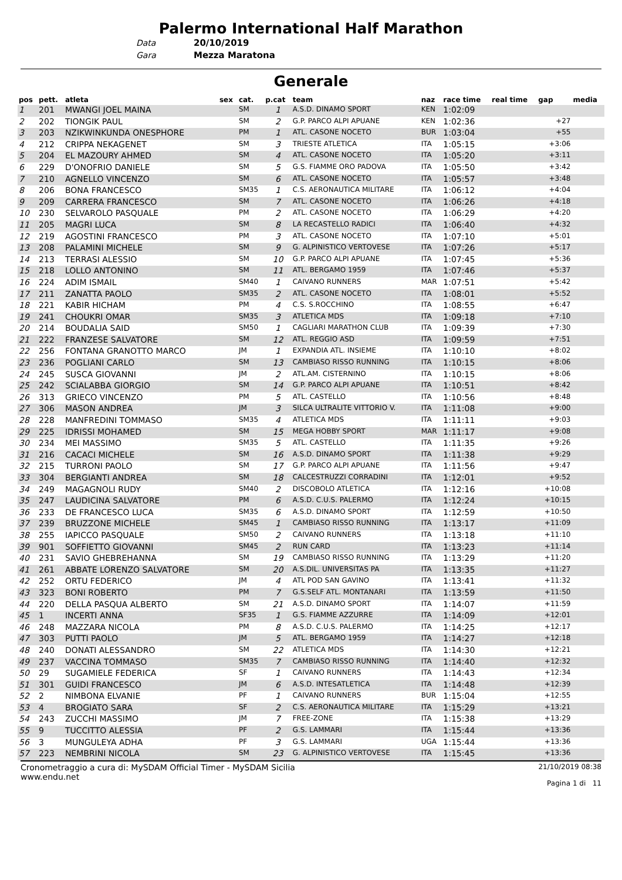Palermo International Half Marathon
Data 20/10/2019
Gara Mezza Maratona
Generale
| pos | pett. | atleta | sex | cat. | p.cat | team | naz | race time | real time | gap | media |
| --- | --- | --- | --- | --- | --- | --- | --- | --- | --- | --- | --- |
| 1 | 201 | MWANGI JOEL MAINA | | SM | 1 | A.S.D. DINAMO SPORT | KEN | 1:02:09 | | | |
| 2 | 202 | TIONGIK PAUL | | SM | 2 | G.P. PARCO ALPI APUANE | KEN | 1:02:36 | | +27 | |
| 3 | 203 | NZIKWINKUNDA ONESPHORE | | PM | 1 | ATL. CASONE NOCETO | BUR | 1:03:04 | | +55 | |
| 4 | 212 | CRIPPA NEKAGENET | | SM | 3 | TRIESTE ATLETICA | ITA | 1:05:15 | | +3:06 | |
| 5 | 204 | EL MAZOURY AHMED | | SM | 4 | ATL. CASONE NOCETO | ITA | 1:05:20 | | +3:11 | |
| 6 | 229 | D'ONOFRIO DANIELE | | SM | 5 | G.S. FIAMME ORO PADOVA | ITA | 1:05:50 | | +3:42 | |
| 7 | 210 | AGNELLO VINCENZO | | SM | 6 | ATL. CASONE NOCETO | ITA | 1:05:57 | | +3:48 | |
| 8 | 206 | BONA FRANCESCO | | SM35 | 1 | C.S. AERONAUTICA MILITARE | ITA | 1:06:12 | | +4:04 | |
| 9 | 209 | CARRERA FRANCESCO | | SM | 7 | ATL. CASONE NOCETO | ITA | 1:06:26 | | +4:18 | |
| 10 | 230 | SELVAROLO PASQUALE | | PM | 2 | ATL. CASONE NOCETO | ITA | 1:06:29 | | +4:20 | |
| 11 | 205 | MAGRI LUCA | | SM | 8 | LA RECASTELLO RADICI | ITA | 1:06:40 | | +4:32 | |
| 12 | 219 | AGOSTINI FRANCESCO | | PM | 3 | ATL. CASONE NOCETO | ITA | 1:07:10 | | +5:01 | |
| 13 | 208 | PALAMINI MICHELE | | SM | 9 | G. ALPINISTICO VERTOVESE | ITA | 1:07:26 | | +5:17 | |
| 14 | 213 | TERRASI ALESSIO | | SM | 10 | G.P. PARCO ALPI APUANE | ITA | 1:07:45 | | +5:36 | |
| 15 | 218 | LOLLO ANTONINO | | SM | 11 | ATL. BERGAMO 1959 | ITA | 1:07:46 | | +5:37 | |
| 16 | 224 | ADIM ISMAIL | | SM40 | 1 | CAIVANO RUNNERS | MAR | 1:07:51 | | +5:42 | |
| 17 | 211 | ZANATTA PAOLO | | SM35 | 2 | ATL. CASONE NOCETO | ITA | 1:08:01 | | +5:52 | |
| 18 | 221 | KABIR HICHAM | | PM | 4 | C.S. S.ROCCHINO | ITA | 1:08:55 | | +6:47 | |
| 19 | 241 | CHOUKRI OMAR | | SM35 | 3 | ATLETICA MDS | ITA | 1:09:18 | | +7:10 | |
| 20 | 214 | BOUDALIA SAID | | SM50 | 1 | CAGLIARI MARATHON CLUB | ITA | 1:09:39 | | +7:30 | |
| 21 | 222 | FRANZESE SALVATORE | | SM | 12 | ATL. REGGIO ASD | ITA | 1:09:59 | | +7:51 | |
| 22 | 256 | FONTANA GRANOTTO MARCO | | JM | 1 | EXPANDIA ATL. INSIEME | ITA | 1:10:10 | | +8:02 | |
| 23 | 236 | POGLIANI CARLO | | SM | 13 | CAMBIASO RISSO RUNNING | ITA | 1:10:15 | | +8:06 | |
| 24 | 245 | SUSCA GIOVANNI | | JM | 2 | ATL.AM. CISTERNINO | ITA | 1:10:15 | | +8:06 | |
| 25 | 242 | SCIALABBA GIORGIO | | SM | 14 | G.P. PARCO ALPI APUANE | ITA | 1:10:51 | | +8:42 | |
| 26 | 313 | GRIECO VINCENZO | | PM | 5 | ATL. CASTELLO | ITA | 1:10:56 | | +8:48 | |
| 27 | 306 | MASON ANDREA | | JM | 3 | SILCA ULTRALITE VITTORIO V. | ITA | 1:11:08 | | +9:00 | |
| 28 | 228 | MANFREDINI TOMMASO | | SM35 | 4 | ATLETICA MDS | ITA | 1:11:11 | | +9:03 | |
| 29 | 225 | IDRISSI MOHAMED | | SM | 15 | MEGA HOBBY SPORT | MAR | 1:11:17 | | +9:08 | |
| 30 | 234 | MEI MASSIMO | | SM35 | 5 | ATL. CASTELLO | ITA | 1:11:35 | | +9:26 | |
| 31 | 216 | CACACI MICHELE | | SM | 16 | A.S.D. DINAMO SPORT | ITA | 1:11:38 | | +9:29 | |
| 32 | 215 | TURRONI PAOLO | | SM | 17 | G.P. PARCO ALPI APUANE | ITA | 1:11:56 | | +9:47 | |
| 33 | 304 | BERGIANTI ANDREA | | SM | 18 | CALCESTRUZZI CORRADINI | ITA | 1:12:01 | | +9:52 | |
| 34 | 249 | MAGAGNOLI RUDY | | SM40 | 2 | DISCOBOLO ATLETICA | ITA | 1:12:16 | | +10:08 | |
| 35 | 247 | LAUDICINA SALVATORE | | PM | 6 | A.S.D. C.U.S. PALERMO | ITA | 1:12:24 | | +10:15 | |
| 36 | 233 | DE FRANCESCO LUCA | | SM35 | 6 | A.S.D. DINAMO SPORT | ITA | 1:12:59 | | +10:50 | |
| 37 | 239 | BRUZZONE MICHELE | | SM45 | 1 | CAMBIASO RISSO RUNNING | ITA | 1:13:17 | | +11:09 | |
| 38 | 255 | IAPICCO PASQUALE | | SM50 | 2 | CAIVANO RUNNERS | ITA | 1:13:18 | | +11:10 | |
| 39 | 901 | SOFFIETTO GIOVANNI | | SM45 | 2 | RUN CARD | ITA | 1:13:23 | | +11:14 | |
| 40 | 231 | SAVIO GHEBREHANNA | | SM | 19 | CAMBIASO RISSO RUNNING | ITA | 1:13:29 | | +11:20 | |
| 41 | 261 | ABBATE LORENZO SALVATORE | | SM | 20 | A.S.DIL. UNIVERSITAS PA | ITA | 1:13:35 | | +11:27 | |
| 42 | 252 | ORTU FEDERICO | | JM | 4 | ATL POD SAN GAVINO | ITA | 1:13:41 | | +11:32 | |
| 43 | 323 | BONI ROBERTO | | PM | 7 | G.S.SELF ATL. MONTANARI | ITA | 1:13:59 | | +11:50 | |
| 44 | 220 | DELLA PASQUA ALBERTO | | SM | 21 | A.S.D. DINAMO SPORT | ITA | 1:14:07 | | +11:59 | |
| 45 | 1 | INCERTI ANNA | | SF35 | 1 | G.S. FIAMME AZZURRE | ITA | 1:14:09 | | +12:01 | |
| 46 | 248 | MAZZARA NICOLA | | PM | 8 | A.S.D. C.U.S. PALERMO | ITA | 1:14:25 | | +12:17 | |
| 47 | 303 | PUTTI PAOLO | | JM | 5 | ATL. BERGAMO 1959 | ITA | 1:14:27 | | +12:18 | |
| 48 | 240 | DONATI ALESSANDRO | | SM | 22 | ATLETICA MDS | ITA | 1:14:30 | | +12:21 | |
| 49 | 237 | VACCINA TOMMASO | | SM35 | 7 | CAMBIASO RISSO RUNNING | ITA | 1:14:40 | | +12:32 | |
| 50 | 29 | SUGAMIELE FEDERICA | | SF | 1 | CAIVANO RUNNERS | ITA | 1:14:43 | | +12:34 | |
| 51 | 301 | GUIDI FRANCESCO | | JM | 6 | A.S.D. INTESATLETICA | ITA | 1:14:48 | | +12:39 | |
| 52 | 2 | NIMBONA ELVANIE | | PF | 1 | CAIVANO RUNNERS | BUR | 1:15:04 | | +12:55 | |
| 53 | 4 | BROGIATO SARA | | SF | 2 | C.S. AERONAUTICA MILITARE | ITA | 1:15:29 | | +13:21 | |
| 54 | 243 | ZUCCHI MASSIMO | | JM | 7 | FREE-ZONE | ITA | 1:15:38 | | +13:29 | |
| 55 | 9 | TUCCITTO ALESSIA | | PF | 2 | G.S. LAMMARI | ITA | 1:15:44 | | +13:36 | |
| 56 | 3 | MUNGULEYA ADHA | | PF | 3 | G.S. LAMMARI | UGA | 1:15:44 | | +13:36 | |
| 57 | 223 | NEMBRINI NICOLA | | SM | 23 | G. ALPINISTICO VERTOVESE | ITA | 1:15:45 | | +13:36 | |
Cronometraggio a cura di: MySDAM Official Timer - MySDAM Sicilia
www.endu.net
21/10/2019 08:38
Pagina 1 di 11